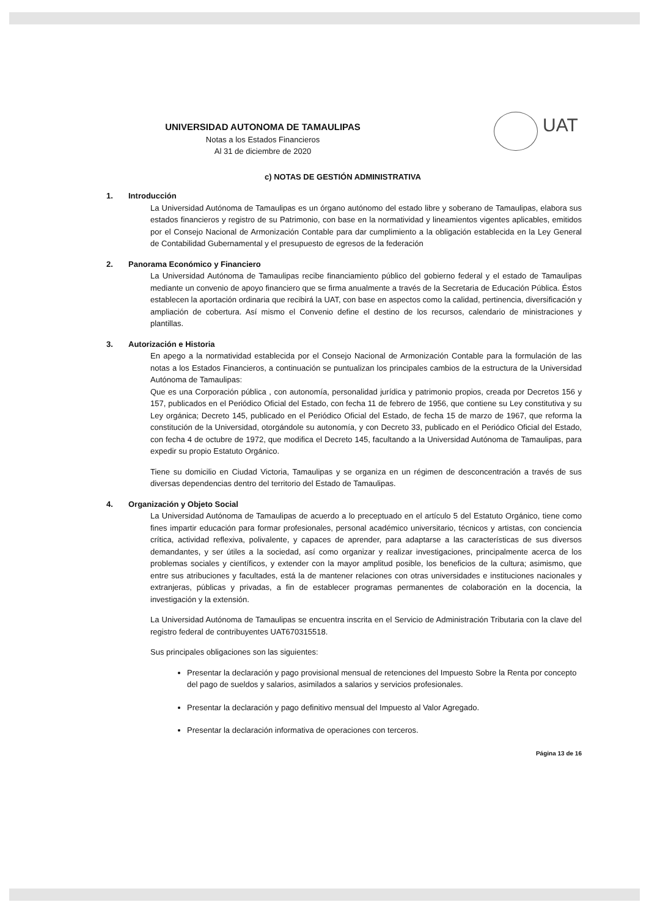UAT
UNIVERSIDAD AUTONOMA DE TAMAULIPAS
Notas a los Estados Financieros
Al 31 de diciembre de 2020
c) NOTAS DE GESTIÓN ADMINISTRATIVA
1. Introducción
La Universidad Autónoma de Tamaulipas es un órgano autónomo del estado libre y soberano de Tamaulipas, elabora sus estados financieros y registro de su Patrimonio, con base en la normatividad y lineamientos vigentes aplicables, emitidos por el Consejo Nacional de Armonización Contable para dar cumplimiento a la obligación establecida en la Ley General de Contabilidad Gubernamental y el presupuesto de egresos de la federación
2. Panorama Económico y Financiero
La Universidad Autónoma de Tamaulipas recibe financiamiento público del gobierno federal y el estado de Tamaulipas mediante un convenio de apoyo financiero que se firma anualmente a través de la Secretaria de Educación Pública. Éstos establecen la aportación ordinaria que recibirá la UAT, con base en aspectos como la calidad, pertinencia, diversificación y ampliación de cobertura. Así mismo el Convenio define el destino de los recursos, calendario de ministraciones y plantillas.
3. Autorización e Historia
En apego a la normatividad establecida por el Consejo Nacional de Armonización Contable para la formulación de las notas a los Estados Financieros, a continuación se puntualizan los principales cambios de la estructura de la Universidad Autónoma de Tamaulipas:
Que es una Corporación pública , con autonomía, personalidad jurídica y patrimonio propios, creada por Decretos 156 y 157, publicados en el Periódico Oficial del Estado, con fecha 11 de febrero de 1956, que contiene su Ley constitutiva y su Ley orgánica; Decreto 145, publicado en el Periódico Oficial del Estado, de fecha 15 de marzo de 1967, que reforma la constitución de la Universidad, otorgándole su autonomía, y con Decreto 33, publicado en el Periódico Oficial del Estado, con fecha 4 de octubre de 1972, que modifica el Decreto 145, facultando a la Universidad Autónoma de Tamaulipas, para expedir su propio Estatuto Orgánico.
Tiene su domicilio en Ciudad Victoria, Tamaulipas y se organiza en un régimen de desconcentración a través de sus diversas dependencias dentro del territorio del Estado de Tamaulipas.
4. Organización y Objeto Social
La Universidad Autónoma de Tamaulipas de acuerdo a lo preceptuado en el artículo 5 del Estatuto Orgánico, tiene como fines impartir educación para formar profesionales, personal académico universitario, técnicos y artistas, con conciencia crítica, actividad reflexiva, polivalente, y capaces de aprender, para adaptarse a las características de sus diversos demandantes, y ser útiles a la sociedad, así como organizar y realizar investigaciones, principalmente acerca de los problemas sociales y científicos, y extender con la mayor amplitud posible, los beneficios de la cultura; asimismo, que entre sus atribuciones y facultades, está la de mantener relaciones con otras universidades e instituciones nacionales y extranjeras, públicas y privadas, a fin de establecer programas permanentes de colaboración en la docencia, la investigación y la extensión.
La Universidad Autónoma de Tamaulipas se encuentra inscrita en el Servicio de Administración Tributaria con la clave del registro federal de contribuyentes UAT670315518.
Sus principales obligaciones son las siguientes:
Presentar la declaración y pago provisional mensual de retenciones del Impuesto Sobre la Renta por concepto del pago de sueldos y salarios, asimilados a salarios y servicios profesionales.
Presentar la declaración y pago definitivo mensual del Impuesto al Valor Agregado.
Presentar la declaración informativa de operaciones con terceros.
Página 13 de 16